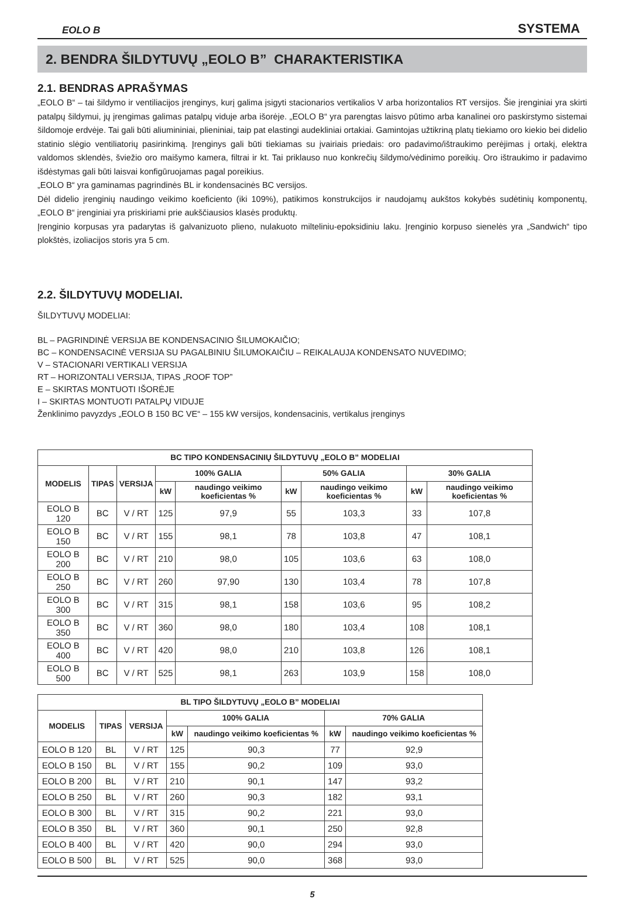EOLO B SYSTEMA
2. BENDRA ŠILDYTUVŲ „EOLO B” CHARAKTERISTIKA
2.1. BENDRAS APRAŠYMAS
„EOLO B“ – tai šildymo ir ventiliacijos įrenginys, kurį galima įsigyti stacionarios vertikalios V arba horizontalios RT versijos. Šie įrenginiai yra skirti patalpų šildymui, jų įrengimas galimas patalpų viduje arba išorėje. „EOLO B“ yra parengtas laisvo pūtimo arba kanalinei oro paskirstymo sistemai šildomoje erdvėje. Tai gali būti aliumininiai, plieniniai, taip pat elastingi audekliniai ortakiai. Gamintojas užtikriną platų tiekiamo oro kiekio bei didelio statinio slėgio ventiliatorių pasirinkimą. Įrenginys gali būti tiekiamas su įvairiais priedais: oro padavimo/ištraukimo perėjimas į ortakį, elektra valdomos sklendės, šviežio oro maišymo kamera, filtrai ir kt. Tai priklauso nuo konkrečių šildymo/vėdinimo poreikių. Oro ištraukimo ir padavimo išdėstymas gali būti laisvai konfigūruojamas pagal poreikius.
„EOLO B“ yra gaminamas pagrindinės BL ir kondensacinės BC versijos.
Dėl didelio įrenginių naudingo veikimo koeficiento (iki 109%), patikimos konstrukcijos ir naudojamų aukštos kokybės sudėtinių komponentų, „EOLO B“ įrenginiai yra priskiriami prie aukščiausios klasės produktų.
Įrenginio korpusas yra padarytas iš galvanizuoto plieno, nulakuoto milteliniu-epoksidiniu laku. Įrenginio korpuso sienelės yra „Sandwich“ tipo plokštės, izoliacijos storis yra 5 cm.
2.2. ŠILDYTUVŲ MODELIAI.
ŠILDYTUVŲ MODELIAI:
BL – PAGRINDINĖ VERSIJA BE KONDENSACINIO ŠILUMOKAIČIO;
BC – KONDENSACINĖ VERSIJA SU PAGALBINIU ŠILUMOKAIČIU – REIKALAUJA KONDENSATO NUVEDIMO;
V – STACIONARI VERTIKALI VERSIJA
RT – HORIZONTALI VERSIJA, TIPAS „ROOF TOP”
E – SKIRTAS MONTUOTI IŠORĖJE
I – SKIRTAS MONTUOTI PATALPŲ VIDUJE
Ženklinimo pavyzdys „EOLO B 150 BC VE“ – 155 kW versijos, kondensacinis, vertikalus įrenginys
| BC TIPO KONDENSACINIŲ ŠILDYTUVŲ „EOLO B” MODELIAI | | | | | | | | |
| --- | --- | --- | --- | --- | --- | --- | --- | --- |
| MODELIS | TIPAS | VERSIJA | 100% GALIA | | 50% GALIA | | 30% GALIA | |
| | | | kW | naudingo veikimo koeficientas % | kW | naudingo veikimo koeficientas % | kW | naudingo veikimo koeficientas % |
| EOLO B 120 | BC | V / RT | 125 | 97,9 | 55 | 103,3 | 33 | 107,8 |
| EOLO B 150 | BC | V / RT | 155 | 98,1 | 78 | 103,8 | 47 | 108,1 |
| EOLO B 200 | BC | V / RT | 210 | 98,0 | 105 | 103,6 | 63 | 108,0 |
| EOLO B 250 | BC | V / RT | 260 | 97,90 | 130 | 103,4 | 78 | 107,8 |
| EOLO B 300 | BC | V / RT | 315 | 98,1 | 158 | 103,6 | 95 | 108,2 |
| EOLO B 350 | BC | V / RT | 360 | 98,0 | 180 | 103,4 | 108 | 108,1 |
| EOLO B 400 | BC | V / RT | 420 | 98,0 | 210 | 103,8 | 126 | 108,1 |
| EOLO B 500 | BC | V / RT | 525 | 98,1 | 263 | 103,9 | 158 | 108,0 |
| BL TIPO ŠILDYTUVŲ „EOLO B” MODELIAI | | | | | | |
| --- | --- | --- | --- | --- | --- | --- |
| MODELIS | TIPAS | VERSIJA | 100% GALIA | | 70% GALIA | |
| | | | kW | naudingo veikimo koeficientas % | kW | naudingo veikimo koeficientas % |
| EOLO B 120 | BL | V / RT | 125 | 90,3 | 77 | 92,9 |
| EOLO B 150 | BL | V / RT | 155 | 90,2 | 109 | 93,0 |
| EOLO B 200 | BL | V / RT | 210 | 90,1 | 147 | 93,2 |
| EOLO B 250 | BL | V / RT | 260 | 90,3 | 182 | 93,1 |
| EOLO B 300 | BL | V / RT | 315 | 90,2 | 221 | 93,0 |
| EOLO B 350 | BL | V / RT | 360 | 90,1 | 250 | 92,8 |
| EOLO B 400 | BL | V / RT | 420 | 90,0 | 294 | 93,0 |
| EOLO B 500 | BL | V / RT | 525 | 90,0 | 368 | 93,0 |
5